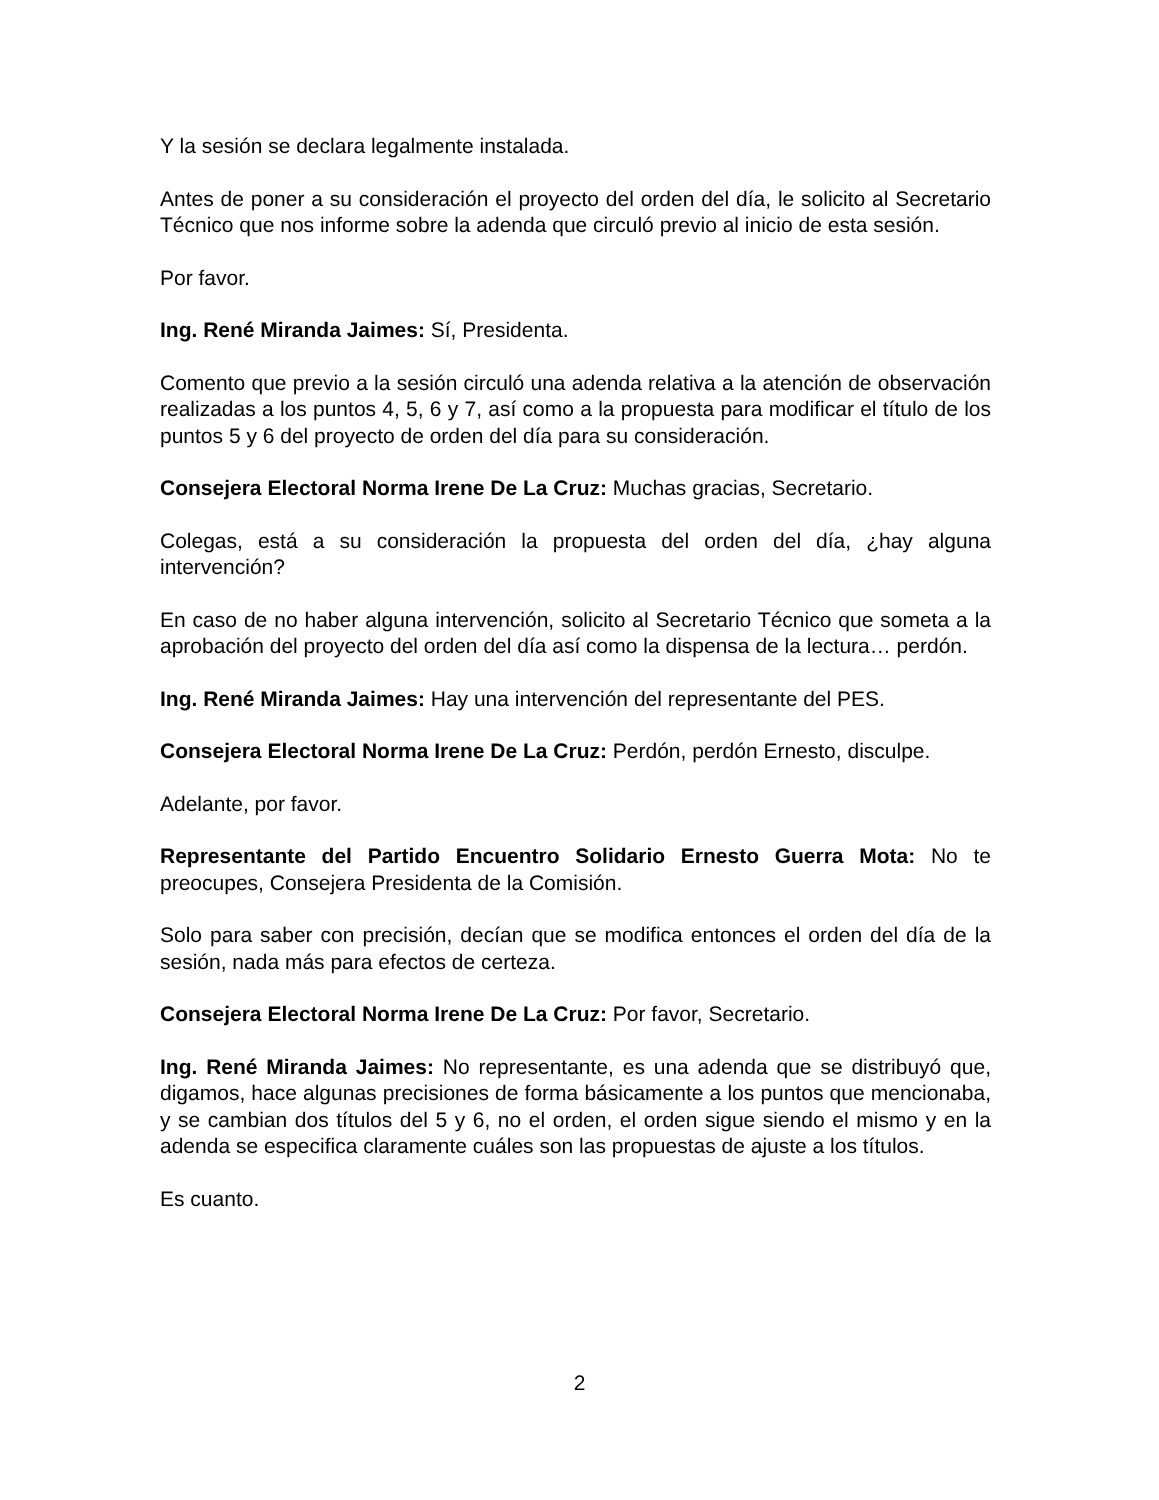Y la sesión se declara legalmente instalada.
Antes de poner a su consideración el proyecto del orden del día, le solicito al Secretario Técnico que nos informe sobre la adenda que circuló previo al inicio de esta sesión.
Por favor.
Ing. René Miranda Jaimes: Sí, Presidenta.
Comento que previo a la sesión circuló una adenda relativa a la atención de observación realizadas a los puntos 4, 5, 6 y 7, así como a la propuesta para modificar el título de los puntos 5 y 6 del proyecto de orden del día para su consideración.
Consejera Electoral Norma Irene De La Cruz: Muchas gracias, Secretario.
Colegas, está a su consideración la propuesta del orden del día, ¿hay alguna intervención?
En caso de no haber alguna intervención, solicito al Secretario Técnico que someta a la aprobación del proyecto del orden del día así como la dispensa de la lectura… perdón.
Ing. René Miranda Jaimes: Hay una intervención del representante del PES.
Consejera Electoral Norma Irene De La Cruz: Perdón, perdón Ernesto, disculpe.
Adelante, por favor.
Representante del Partido Encuentro Solidario Ernesto Guerra Mota: No te preocupes, Consejera Presidenta de la Comisión.
Solo para saber con precisión, decían que se modifica entonces el orden del día de la sesión, nada más para efectos de certeza.
Consejera Electoral Norma Irene De La Cruz: Por favor, Secretario.
Ing. René Miranda Jaimes: No representante, es una adenda que se distribuyó que, digamos, hace algunas precisiones de forma básicamente a los puntos que mencionaba, y se cambian dos títulos del 5 y 6, no el orden, el orden sigue siendo el mismo y en la adenda se especifica claramente cuáles son las propuestas de ajuste a los títulos.
Es cuanto.
2